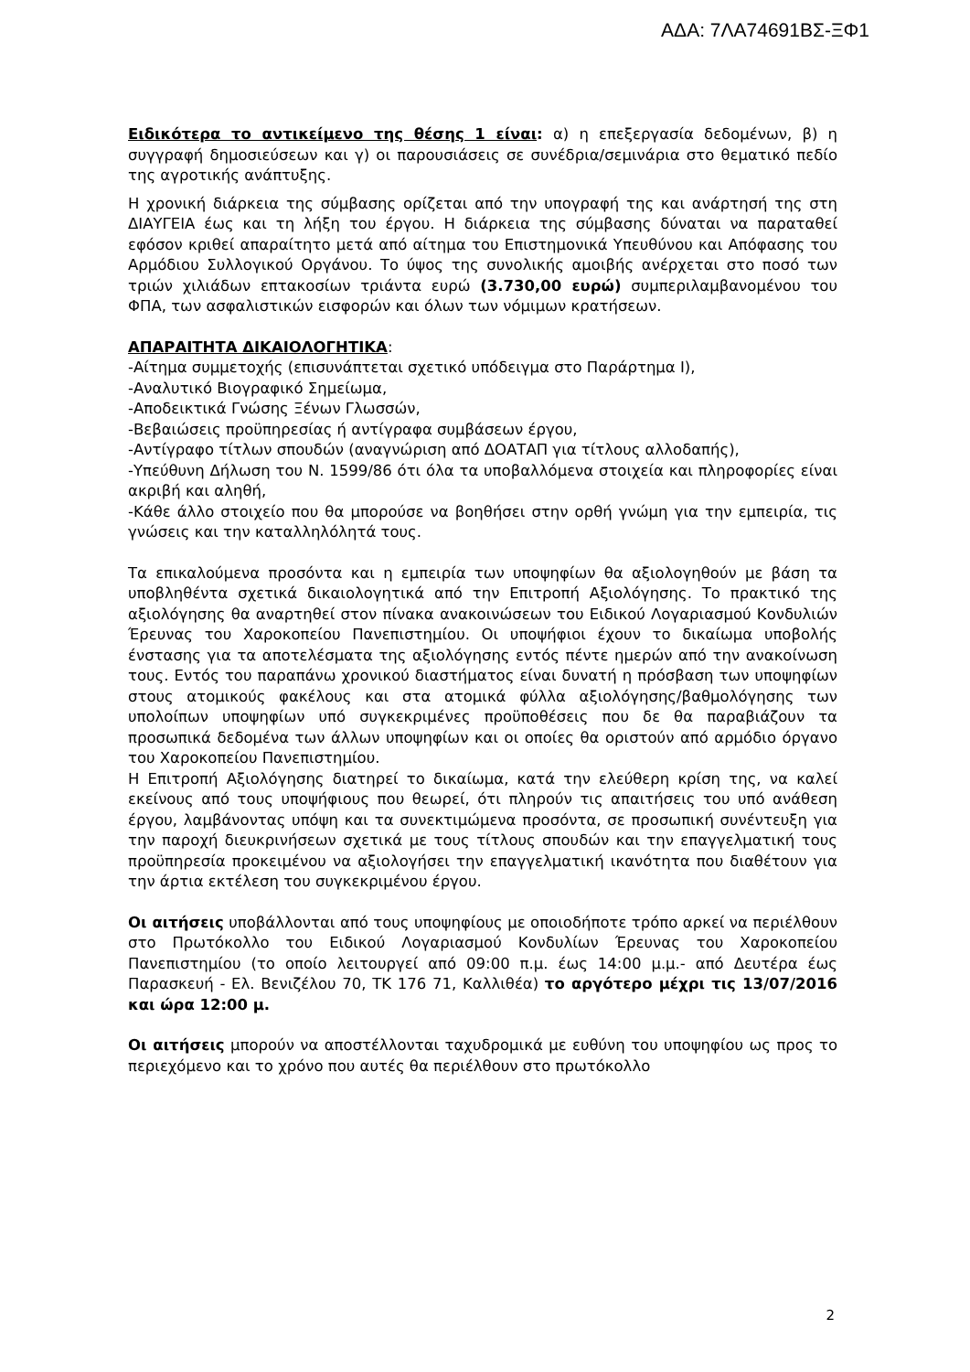ΑΔΑ: 7ΛΑ74691ΒΣ-ΞΦ1
Ειδικότερα το αντικείμενο της θέσης 1 είναι: α) η επεξεργασία δεδομένων, β) η συγγραφή δημοσιεύσεων και γ) οι παρουσιάσεις σε συνέδρια/σεμινάρια στο θεματικό πεδίο της αγροτικής ανάπτυξης.
Η χρονική διάρκεια της σύμβασης ορίζεται από την υπογραφή της και ανάρτησή της στη ΔΙΑΥΓΕΙΑ έως και τη λήξη του έργου. Η διάρκεια της σύμβασης δύναται να παραταθεί εφόσον κριθεί απαραίτητο μετά από αίτημα του Επιστημονικά Υπευθύνου και Απόφασης του Αρμόδιου Συλλογικού Οργάνου. Το ύψος της συνολικής αμοιβής ανέρχεται στο ποσό των τριών χιλιάδων επτακοσίων τριάντα ευρώ (3.730,00 ευρώ) συμπεριλαμβανομένου του ΦΠΑ, των ασφαλιστικών εισφορών και όλων των νόμιμων κρατήσεων.
ΑΠΑΡΑΙΤΗΤΑ ΔΙΚΑΙΟΛΟΓΗΤΙΚΑ:
-Αίτημα συμμετοχής (επισυνάπτεται σχετικό υπόδειγμα στο Παράρτημα Ι),
-Αναλυτικό Βιογραφικό Σημείωμα,
-Αποδεικτικά Γνώσης Ξένων Γλωσσών,
-Βεβαιώσεις προϋπηρεσίας ή αντίγραφα συμβάσεων έργου,
-Αντίγραφο τίτλων σπουδών (αναγνώριση από ΔΟΑΤΑΠ για τίτλους αλλοδαπής),
-Υπεύθυνη Δήλωση του Ν. 1599/86 ότι όλα τα υποβαλλόμενα στοιχεία και πληροφορίες είναι ακριβή και αληθή,
-Κάθε άλλο στοιχείο που θα μπορούσε να βοηθήσει στην ορθή γνώμη για την εμπειρία, τις γνώσεις και την καταλληλόλητά τους.
Τα επικαλούμενα προσόντα και η εμπειρία των υποψηφίων θα αξιολογηθούν με βάση τα υποβληθέντα σχετικά δικαιολογητικά από την Επιτροπή Αξιολόγησης. Το πρακτικό της αξιολόγησης θα αναρτηθεί στον πίνακα ανακοινώσεων του Ειδικού Λογαριασμού Κονδυλιών Έρευνας του Χαροκοπείου Πανεπιστημίου. Οι υποψήφιοι έχουν το δικαίωμα υποβολής ένστασης για τα αποτελέσματα της αξιολόγησης εντός πέντε ημερών από την ανακοίνωση τους. Εντός του παραπάνω χρονικού διαστήματος είναι δυνατή η πρόσβαση των υποψηφίων στους ατομικούς φακέλους και στα ατομικά φύλλα αξιολόγησης/βαθμολόγησης των υπολοίπων υποψηφίων υπό συγκεκριμένες προϋποθέσεις που δε θα παραβιάζουν τα προσωπικά δεδομένα των άλλων υποψηφίων και οι οποίες θα οριστούν από αρμόδιο όργανο του Χαροκοπείου Πανεπιστημίου.
Η Επιτροπή Αξιολόγησης διατηρεί το δικαίωμα, κατά την ελεύθερη κρίση της, να καλεί εκείνους από τους υποψήφιους που θεωρεί, ότι πληρούν τις απαιτήσεις του υπό ανάθεση έργου, λαμβάνοντας υπόψη και τα συνεκτιμώμενα προσόντα, σε προσωπική συνέντευξη για την παροχή διευκρινήσεων σχετικά με τους τίτλους σπουδών και την επαγγελματική τους προϋπηρεσία προκειμένου να αξιολογήσει την επαγγελματική ικανότητα που διαθέτουν για την άρτια εκτέλεση του συγκεκριμένου έργου.
Οι αιτήσεις υποβάλλονται από τους υποψηφίους με οποιοδήποτε τρόπο αρκεί να περιέλθουν στο Πρωτόκολλο του Ειδικού Λογαριασμού Κονδυλίων Έρευνας του Χαροκοπείου Πανεπιστημίου (το οποίο λειτουργεί από 09:00 π.μ. έως 14:00 μ.μ.- από Δευτέρα έως Παρασκευή - Ελ. Βενιζέλου 70, ΤΚ 176 71, Καλλιθέα) το αργότερο μέχρι τις 13/07/2016 και ώρα 12:00 μ.
Οι αιτήσεις μπορούν να αποστέλλονται ταχυδρομικά με ευθύνη του υποψηφίου ως προς το περιεχόμενο και το χρόνο που αυτές θα περιέλθουν στο πρωτόκολλο
2